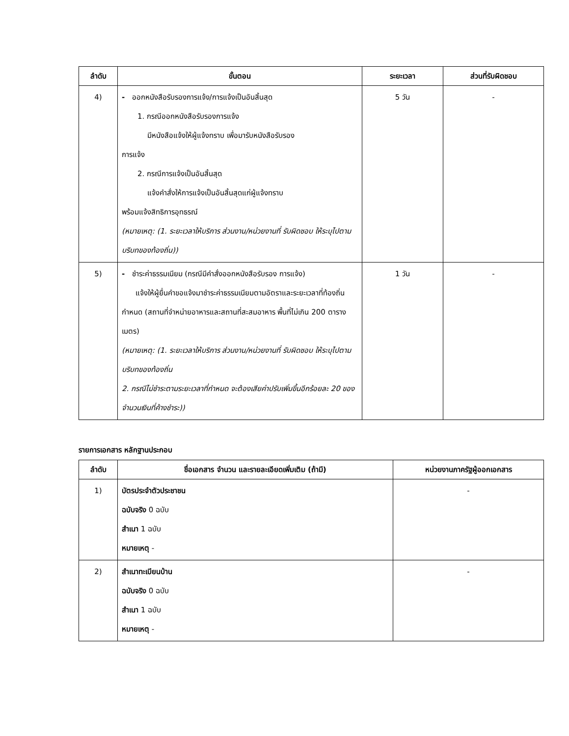| ลำดับ | ขั้นตอน | ระยะเวลา | ส่วนที่รับผิดชอบ |
| --- | --- | --- | --- |
| 4) | - ออกหนังสือรับรองการแจ้ง/การแจ้งเป็นอันสิ้นสุด 1. กรณีออกหนังสือรับรองการแจ้ง มีหนังสือแจ้งให้ผู้แจ้งทราบ เพื่อมารับหนังสือรับรอง การแจ้ง 2. กรณีการแจ้งเป็นอันสิ้นสุด แจ้งคำสั่งให้การแจ้งเป็นอันสิ้นสุดแก่ผู้แจ้งทราบ พร้อมแจ้งสิทธิการอุทธรณ์ (หมายเหตุ: (1. ระยะเวลาให้บริการ ส่วนงาน/หน่วยงานที่ รับผิดชอบ ให้ระบุไปตามบริบทของท้องถิ่น)) | 5 วัน | - |
| 5) | - ชำระค่าธรรมเนียม (กรณีมีคำสั่งออกหนังสือรับรอง การแจ้ง) แจ้งให้ผู้ยื่นคำขอแจ้งมาชำระค่าธรรมเนียมตามอัตราและระยะเวลาที่ท้องถิ่นกำหนด (สถานที่จำหน่ายอาหารและสถานที่สะสมอาหาร พื้นที่ไม่เกิน 200 ตารางเมตร) (หมายเหตุ: (1. ระยะเวลาให้บริการ ส่วนงาน/หน่วยงานที่ รับผิดชอบ ให้ระบุไปตามบริบทของท้องถิ่น 2. กรณีไม่ชำระตามระยะเวลาที่กำหนด จะต้องเสียค่าปรับเพิ่มขึ้นอีกร้อยละ 20 ของจำนวนเงินที่ค้างชำระ)) | 1 วัน | - |
รายการเอกสาร หลักฐานประกอบ
| ลำดับ | ชื่อเอกสาร จำนวน และรายละเอียดเพิ่มเติม (ถ้ามี) | หน่วยงานภาครัฐผู้ออกเอกสาร |
| --- | --- | --- |
| 1) | บัตรประจำตัวประชาชน ฉบับจริง 0 ฉบับ สำเนา 1 ฉบับ หมายเหตุ - | - |
| 2) | สำเนาทะเบียนบ้าน ฉบับจริง 0 ฉบับ สำเนา 1 ฉบับ หมายเหตุ - | - |